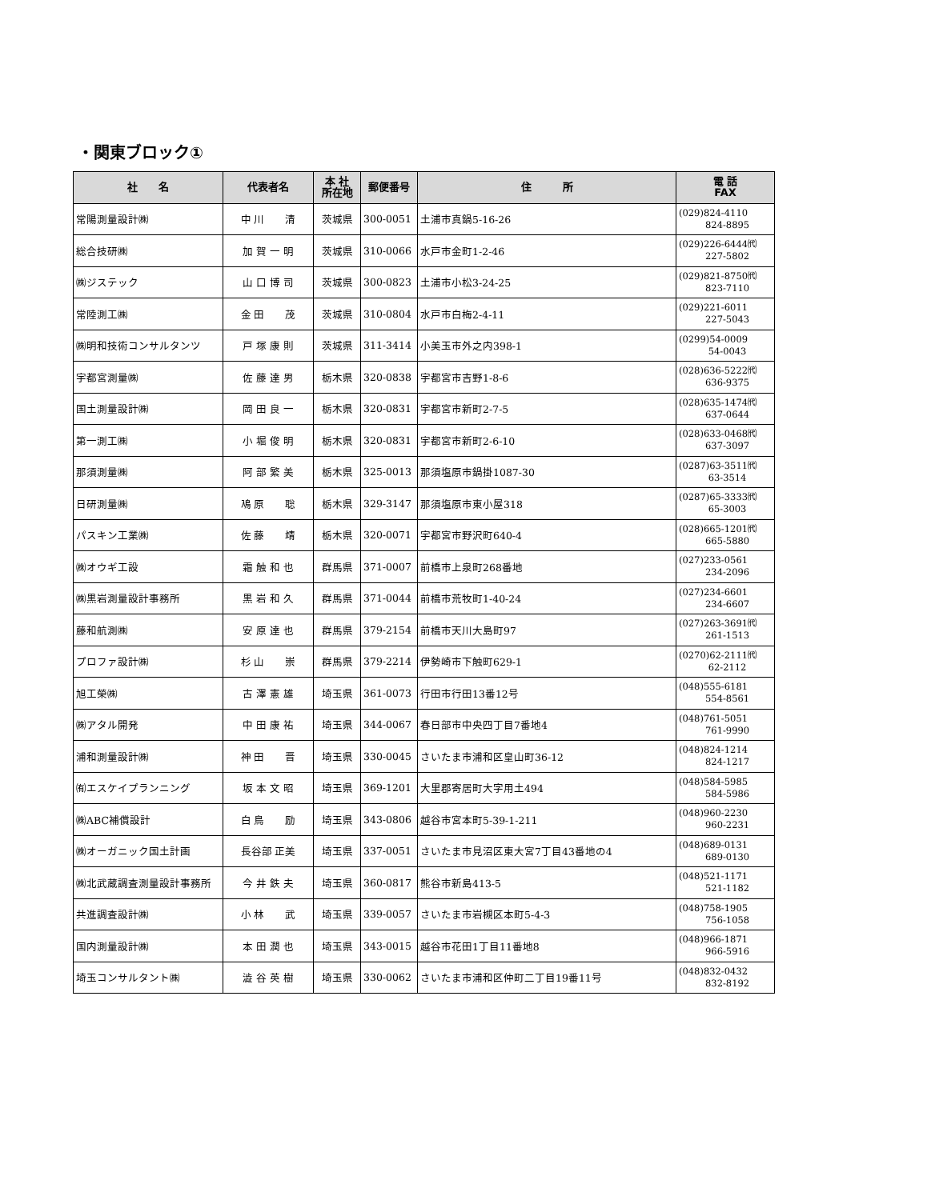・関東ブロック①
| 社 名 | 代表者名 | 本 社 所在地 | 郵便番号 | 住 所 | 電 話 FAX |
| --- | --- | --- | --- | --- | --- |
| 常陽測量設計㈱ | 中 川 清 | 茨城県 | 300-0051 | 土浦市真鍋5-16-26 | (029)824-4110 824-8895 |
| 総合技研㈱ | 加 賀 一 明 | 茨城県 | 310-0066 | 水戸市金町1-2-46 | (029)226-6444㈹ 227-5802 |
| ㈱ジステック | 山 口 博 司 | 茨城県 | 300-0823 | 土浦市小松3-24-25 | (029)821-8750㈹ 823-7110 |
| 常陸測工㈱ | 金 田 茂 | 茨城県 | 310-0804 | 水戸市白梅2-4-11 | (029)221-6011 227-5043 |
| ㈱明和技術コンサルタンツ | 戸 塚 康 則 | 茨城県 | 311-3414 | 小美玉市外之内398-1 | (0299)54-0009 54-0043 |
| 宇都宮測量㈱ | 佐 藤 達 男 | 栃木県 | 320-0838 | 宇都宮市吉野1-8-6 | (028)636-5222㈹ 636-9375 |
| 国土測量設計㈱ | 岡 田 良 一 | 栃木県 | 320-0831 | 宇都宮市新町2-7-5 | (028)635-1474㈹ 637-0644 |
| 第一測工㈱ | 小 堀 俊 明 | 栃木県 | 320-0831 | 宇都宮市新町2-6-10 | (028)633-0468㈹ 637-3097 |
| 那須測量㈱ | 阿 部 繁 美 | 栃木県 | 325-0013 | 那須塩原市鍋掛1087-30 | (0287)63-3511㈹ 63-3514 |
| 日研測量㈱ | 鳰 原 聡 | 栃木県 | 329-3147 | 那須塩原市東小屋318 | (0287)65-3333㈹ 65-3003 |
| パスキン工業㈱ | 佐 藤 靖 | 栃木県 | 320-0071 | 宇都宮市野沢町640-4 | (028)665-1201㈹ 665-5880 |
| ㈱オウギ工設 | 霜 触 和 也 | 群馬県 | 371-0007 | 前橋市上泉町268番地 | (027)233-0561 234-2096 |
| ㈱黒岩測量設計事務所 | 黒 岩 和 久 | 群馬県 | 371-0044 | 前橋市荒牧町1-40-24 | (027)234-6601 234-6607 |
| 藤和航測㈱ | 安 原 達 也 | 群馬県 | 379-2154 | 前橋市天川大島町97 | (027)263-3691㈹ 261-1513 |
| プロファ設計㈱ | 杉 山 崇 | 群馬県 | 379-2214 | 伊勢崎市下触町629-1 | (0270)62-2111㈹ 62-2112 |
| 旭工榮㈱ | 古 澤 憲 雄 | 埼玉県 | 361-0073 | 行田市行田13番12号 | (048)555-6181 554-8561 |
| ㈱アタル開発 | 中 田 康 祐 | 埼玉県 | 344-0067 | 春日部市中央四丁目7番地4 | (048)761-5051 761-9990 |
| 浦和測量設計㈱ | 神 田 晋 | 埼玉県 | 330-0045 | さいたま市浦和区皇山町36-12 | (048)824-1214 824-1217 |
| ㈲エスケイプランニング | 坂 本 文 昭 | 埼玉県 | 369-1201 | 大里郡寄居町大字用土494 | (048)584-5985 584-5986 |
| ㈱ABC補償設計 | 白 鳥 励 | 埼玉県 | 343-0806 | 越谷市宮本町5-39-1-211 | (048)960-2230 960-2231 |
| ㈱オーガニック国土計画 | 長谷部 正美 | 埼玉県 | 337-0051 | さいたま市見沼区東大宮7丁目43番地の4 | (048)689-0131 689-0130 |
| ㈱北武蔵調査測量設計事務所 | 今 井 鉄 夫 | 埼玉県 | 360-0817 | 熊谷市新島413-5 | (048)521-1171 521-1182 |
| 共進調査設計㈱ | 小 林 武 | 埼玉県 | 339-0057 | さいたま市岩槻区本町5-4-3 | (048)758-1905 756-1058 |
| 国内測量設計㈱ | 本 田 潤 也 | 埼玉県 | 343-0015 | 越谷市花田1丁目11番地8 | (048)966-1871 966-5916 |
| 埼玉コンサルタント㈱ | 澁 谷 英 樹 | 埼玉県 | 330-0062 | さいたま市浦和区仲町二丁目19番11号 | (048)832-0432 832-8192 |